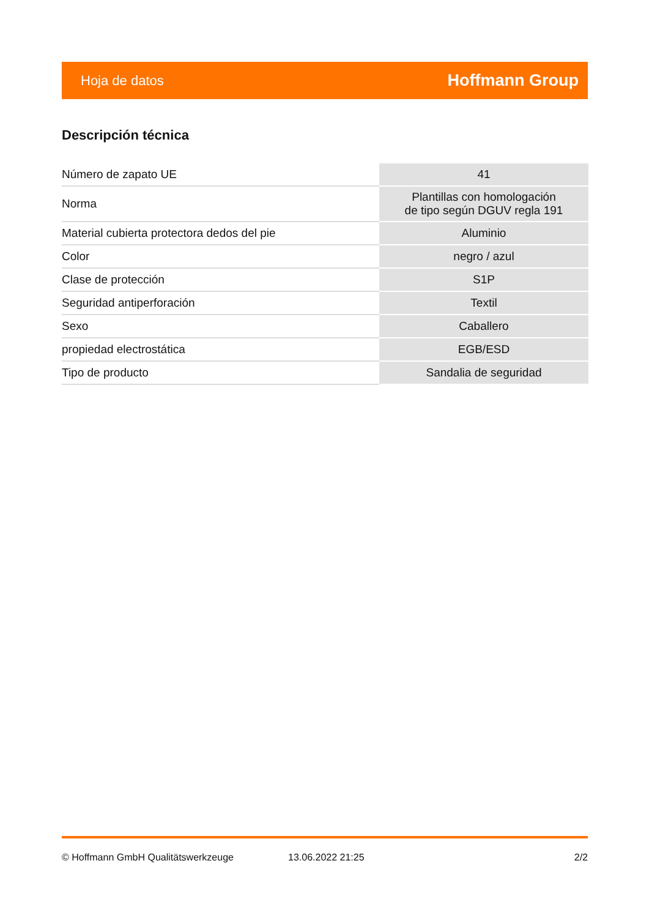Hoja de datos Hoffmann Group
Descripción técnica
| Número de zapato UE | 41 |
| Norma | Plantillas con homologación de tipo según DGUV regla 191 |
| Material cubierta protectora dedos del pie | Aluminio |
| Color | negro / azul |
| Clase de protección | S1P |
| Seguridad antiperforación | Textil |
| Sexo | Caballero |
| propiedad electrostática | EGB/ESD |
| Tipo de producto | Sandalia de seguridad |
© Hoffmann GmbH Qualitätswerkzeuge 13.06.2022 21:25 2/2